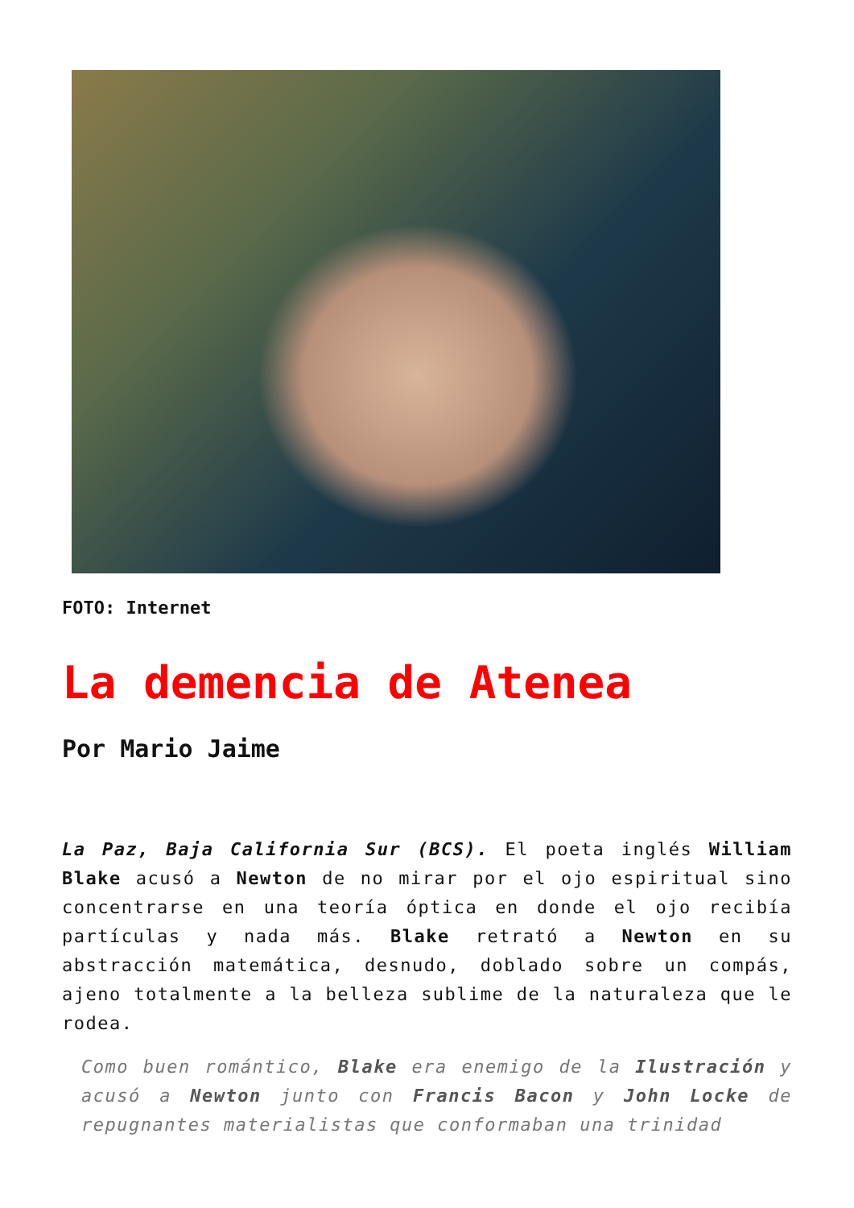FOTO: Internet
La demencia de Atenea
Por Mario Jaime
La Paz, Baja California Sur (BCS). El poeta inglés William Blake acusó a Newton de no mirar por el ojo espiritual sino concentrarse en una teoría óptica en donde el ojo recibía partículas y nada más. Blake retrató a Newton en su abstracción matemática, desnudo, doblado sobre un compás, ajeno totalmente a la belleza sublime de la naturaleza que le rodea.
Como buen romántico, Blake era enemigo de la Ilustración y acusó a Newton junto con Francis Bacon y John Locke de repugnantes materialistas que conformaban una trinidad